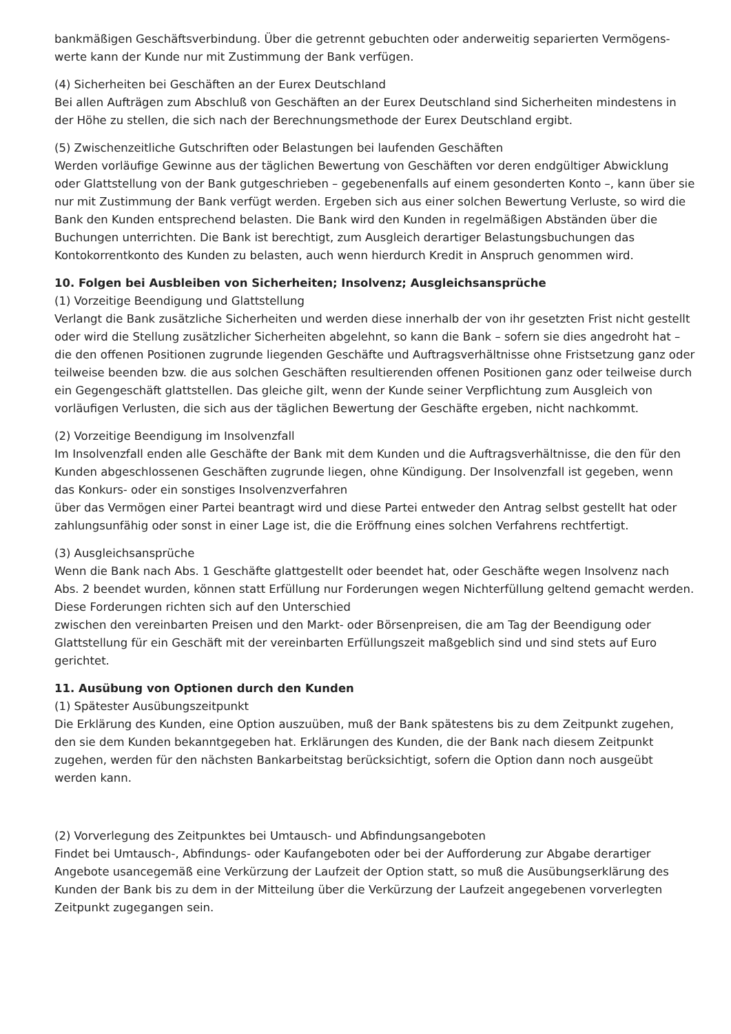bankmäßigen Geschäftsverbindung. Über die getrennt gebuchten oder anderweitig separierten Vermögens­werte kann der Kunde nur mit Zustimmung der Bank verfügen.
(4) Sicherheiten bei Geschäften an der Eurex Deutschland
Bei allen Aufträgen zum Abschluß von Geschäften an der Eurex Deutschland sind Sicherheiten mindestens in der Höhe zu stellen, die sich nach der Berechnungsmethode der Eurex Deutschland ergibt.
(5) Zwischenzeitliche Gutschriften oder Belastungen bei laufenden Geschäften
Werden vorläufige Gewinne aus der täglichen Bewertung von Geschäften vor deren endgültiger Abwicklung oder Glattstellung von der Bank gutgeschrieben – gegebenenfalls auf einem gesonderten Konto –, kann über sie nur mit Zustimmung der Bank verfügt werden. Ergeben sich aus einer solchen Bewertung Verluste, so wird die Bank den Kunden entsprechend belasten. Die Bank wird den Kunden in regelmäßigen Abständen über die Buchungen unterrichten. Die Bank ist berechtigt, zum Ausgleich derartiger Belastungsbuchungen das Kontokorrentkonto des Kunden zu belasten, auch wenn hierdurch Kredit in Anspruch genommen wird.
10. Folgen bei Ausbleiben von Sicherheiten; Insolvenz; Ausgleichsansprüche
(1) Vorzeitige Beendigung und Glattstellung
Verlangt die Bank zusätzliche Sicherheiten und werden diese innerhalb der von ihr gesetzten Frist nicht gestellt oder wird die Stellung zusätzlicher Sicherheiten abgelehnt, so kann die Bank – sofern sie dies angedroht hat – die den offenen Positionen zugrunde liegenden Geschäfte und Auftragsverhältnisse ohne Fristsetzung ganz oder teilweise beenden bzw. die aus solchen Geschäften resultierenden offenen Positionen ganz oder teilweise durch ein Gegengeschäft glattstellen. Das gleiche gilt, wenn der Kunde sei­ner Verpflichtung zum Ausgleich von vorläufigen Verlusten, die sich aus der täglichen Bewertung der Geschäfte ergeben, nicht nachkommt.
(2) Vorzeitige Beendigung im Insolvenzfall
Im Insolvenzfall enden alle Geschäfte der Bank mit dem Kunden und die Auftragsverhältnisse, die den für den Kunden abgeschlossenen Geschäften zugrunde liegen, ohne Kündigung. Der Insolvenzfall ist gegeben, wenn das Konkurs- oder ein sonstiges Insolvenzverfahren
über das Vermögen einer Partei beantragt wird und diese Partei entweder den Antrag selbst gestellt hat oder zahlungsunfähig oder sonst in einer Lage ist, die die Eröffnung eines solchen Verfahrens rechtfertigt.
(3) Ausgleichsansprüche
Wenn die Bank nach Abs. 1 Geschäfte glattgestellt oder beendet hat, oder Geschäfte wegen Insolvenz nach Abs. 2 beendet wurden, können statt Erfüllung nur Forderungen wegen Nichterfüllung geltend gemacht werden. Diese Forderungen richten sich auf den Unterschied
zwischen den vereinbarten Preisen und den Markt- oder Börsenpreisen, die am Tag der Beendigung oder Glattstellung für ein Geschäft mit der vereinbarten Erfüllungszeit maßgeblich sind und sind stets auf Euro gerichtet.
11. Ausübung von Optionen durch den Kunden
(1) Spätester Ausübungszeitpunkt
Die Erklärung des Kunden, eine Option auszuüben, muß der Bank spätestens bis zu dem Zeitpunkt zugehen, den sie dem Kunden bekanntgegeben hat. Erklärungen des Kunden, die der Bank nach diesem Zeitpunkt zugehen, werden für den nächsten Bankarbeitstag berücksichtigt, sofern die Option dann noch ausgeübt werden kann.
(2) Vorverlegung des Zeitpunktes bei Umtausch- und Abfindungsangeboten
Findet bei Umtausch-, Abfindungs- oder Kaufangeboten oder bei der Aufforderung zur Abgabe derartiger Angebote usancegemäß eine Verkürzung der Laufzeit der Option statt, so muß die Ausübungserklärung des Kunden der Bank bis zu dem in der Mitteilung über die Verkürzung der Laufzeit angegebenen vorverlegten Zeitpunkt zugegangen sein.